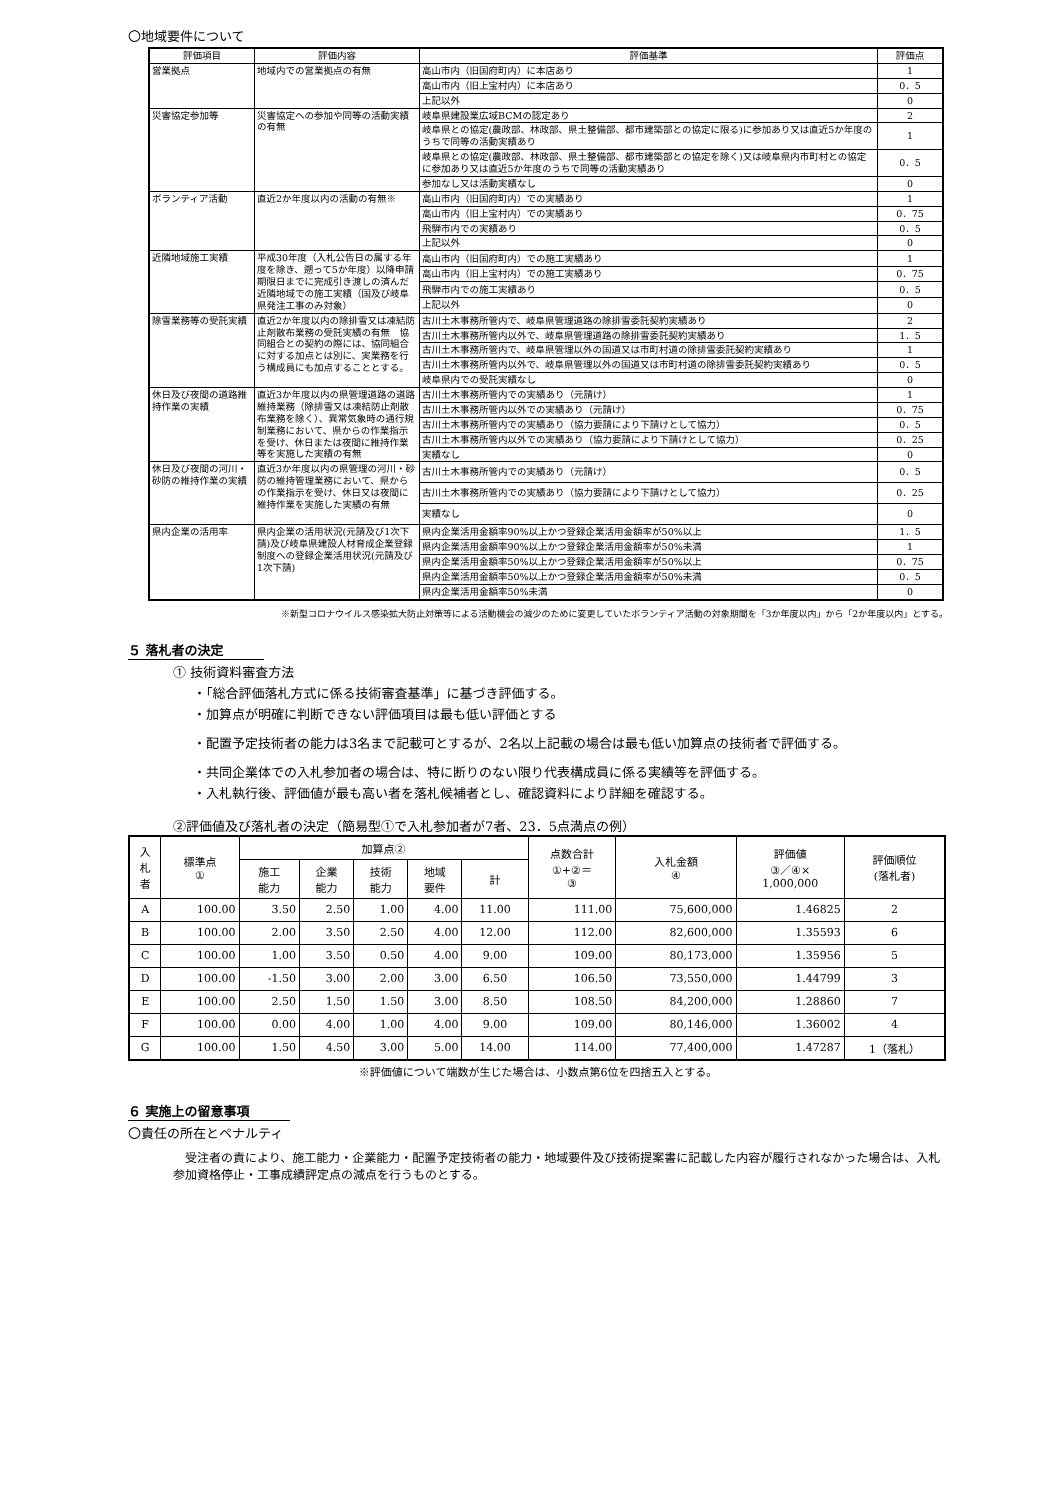〇地域要件について
| 評価項目 | 評価内容 | 評価基準 | 評価点 |
| --- | --- | --- | --- |
| 営業拠点 | 地域内での営業拠点の有無 | 高山市内（旧国府町内）に本店あり | 1 |
| | | 高山市内（旧上宝村内）に本店あり | 0．5 |
| | | 上記以外 | 0 |
| 災害協定参加等 | 災害協定への参加や同等の活動実績の有無 | 岐阜県建設業広域BCMの認定あり | 2 |
| | | 岐阜県との協定(農政部、林政部、県土整備部、都市建築部との協定に限る)に参加あり又は直近5か年度のうちで同等の活動実績あり | 1 |
| | | 岐阜県との協定(農政部、林政部、県土整備部、都市建築部との協定を除く)又は岐阜県内市町村との協定に参加あり又は直近5か年度のうちで同等の活動実績あり | 0．5 |
| | | 参加なし又は活動実績なし | 0 |
| ボランティア活動 | 直近2か年度以内の活動の有無※ | 高山市内（旧国府町内）での実績あり | 1 |
| | | 高山市内（旧上宝村内）での実績あり | 0．75 |
| | | 飛騨市内での実績あり | 0．5 |
| | | 上記以外 | 0 |
| 近隣地域施工実績 | 平成30年度（入札公告日の属する年度を除き、遡って5か年度）以降申請期限日までに完成引き渡しの済んだ近隣地域での施工実績（国及び岐阜県発注工事のみ対象） | 高山市内（旧国府町内）での施工実績あり | 1 |
| | | 高山市内（旧上宝村内）での施工実績あり | 0．75 |
| | | 飛騨市内での施工実績あり | 0．5 |
| | | 上記以外 | 0 |
| 除雪業務等の受託実績 | 直近2か年度以内の除排雪又は凍結防止剤散布業務の受託実績の有無 協同組合との契約の際には、協同組合に対する加点とは別に、実業務を行う構成員にも加点することとする。 | 古川土木事務所管内で、岐阜県管理道路の除排雪委託契約実績あり | 2 |
| | | 古川土木事務所管内以外で、岐阜県管理道路の除排雪委託契約実績あり | 1．5 |
| | | 古川土木事務所管内で、岐阜県管理以外の国道又は市町村道の除排雪委託契約実績あり | 1 |
| | | 古川土木事務所管内以外で、岐阜県管理以外の国道又は市町村道の除排雪委託契約実績あり | 0．5 |
| | | 岐阜県内での受託実績なし | 0 |
| 休日及び夜間の道路維持作業の実績 | 直近3か年度以内の県管理道路の道路維持業務（除排雪又は凍結防止剤散布業務を除く）、異常気象時の通行規制業務において、県からの作業指示を受け、休日または夜間に維持作業等を実施した実績の有無 | 古川土木事務所管内での実績あり（元請け） | 1 |
| | | 古川土木事務所管内以外での実績あり（元請け） | 0．75 |
| | | 古川土木事務所管内での実績あり（協力要請により下請けとして協力） | 0．5 |
| | | 古川土木事務所管内以外での実績あり（協力要請により下請けとして協力） | 0．25 |
| | | 実績なし | 0 |
| 休日及び夜間の河川・砂防の維持作業の実績 | 直近3か年度以内の県管理の河川・砂防の維持管理業務において、県からの作業指示を受け、休日又は夜間に維持作業を実施した実績の有無 | 古川土木事務所管内での実績あり（元請け） | 0．5 |
| | | 古川土木事務所管内での実績あり（協力要請により下請けとして協力） | 0．25 |
| | | 実績なし | 0 |
| 県内企業の活用率 | 県内企業の活用状況(元請及び1次下請)及び岐阜県建設人材育成企業登録制度への登録企業活用状況(元請及び1次下請) | 県内企業活用金額率90%以上かつ登録企業活用金額率が50%以上 | 1．5 |
| | | 県内企業活用金額率90%以上かつ登録企業活用金額率が50%未満 | 1 |
| | | 県内企業活用金額率50%以上かつ登録企業活用金額率が50%以上 | 0．75 |
| | | 県内企業活用金額率50%以上かつ登録企業活用金額率が50%未満 | 0．5 |
| | | 県内企業活用金額率50%未満 | 0 |
※新型コロナウイルス感染拡大防止対策等による活動機会の減少のために変更していたボランティア活動の対象期間を「3か年度以内」から「2か年度以内」とする。
５ 落札者の決定
① 技術資料審査方法
・「総合評価落札方式に係る技術審査基準」に基づき評価する。
・加算点が明確に判断できない評価項目は最も低い評価とする
・配置予定技術者の能力は3名まで記載可とするが、2名以上記載の場合は最も低い加算点の技術者で評価する。
・共同企業体での入札参加者の場合は、特に断りのない限り代表構成員に係る実績等を評価する。
・入札執行後、評価値が最も高い者を落札候補者とし、確認資料により詳細を確認する。
②評価値及び落札者の決定（簡易型①で入札参加者が7者、23．5点満点の例）
| 入 札 者 | 標準点 ① | 加算点② | | | | | 点数合計 ①+②＝ ③ | 入札金額 ④ | 評価値 ③／④× 1,000,000 | 評価順位 (落札者) |
| --- | --- | --- | --- | --- | --- | --- | --- | --- | --- | --- |
| | | 施工 能力 | 企業 能力 | 技術 能力 | 地域 要件 | 計 | | | | |
| A | 100.00 | 3.50 | 2.50 | 1.00 | 4.00 | 11.00 | 111.00 | 75,600,000 | 1.46825 | 2 |
| B | 100.00 | 2.00 | 3.50 | 2.50 | 4.00 | 12.00 | 112.00 | 82,600,000 | 1.35593 | 6 |
| C | 100.00 | 1.00 | 3.50 | 0.50 | 4.00 | 9.00 | 109.00 | 80,173,000 | 1.35956 | 5 |
| D | 100.00 | -1.50 | 3.00 | 2.00 | 3.00 | 6.50 | 106.50 | 73,550,000 | 1.44799 | 3 |
| E | 100.00 | 2.50 | 1.50 | 1.50 | 3.00 | 8.50 | 108.50 | 84,200,000 | 1.28860 | 7 |
| F | 100.00 | 0.00 | 4.00 | 1.00 | 4.00 | 9.00 | 109.00 | 80,146,000 | 1.36002 | 4 |
| G | 100.00 | 1.50 | 4.50 | 3.00 | 5.00 | 14.00 | 114.00 | 77,400,000 | 1.47287 | 1（落札） |
※評価値について端数が生じた場合は、小数点第6位を四捨五入とする。
６ 実施上の留意事項
〇責任の所在とペナルティ
　受注者の責により、施工能力・企業能力・配置予定技術者の能力・地域要件及び技術提案書に記載した内容が履行されなかった場合は、入札参加資格停止・工事成績評定点の減点を行うものとする。